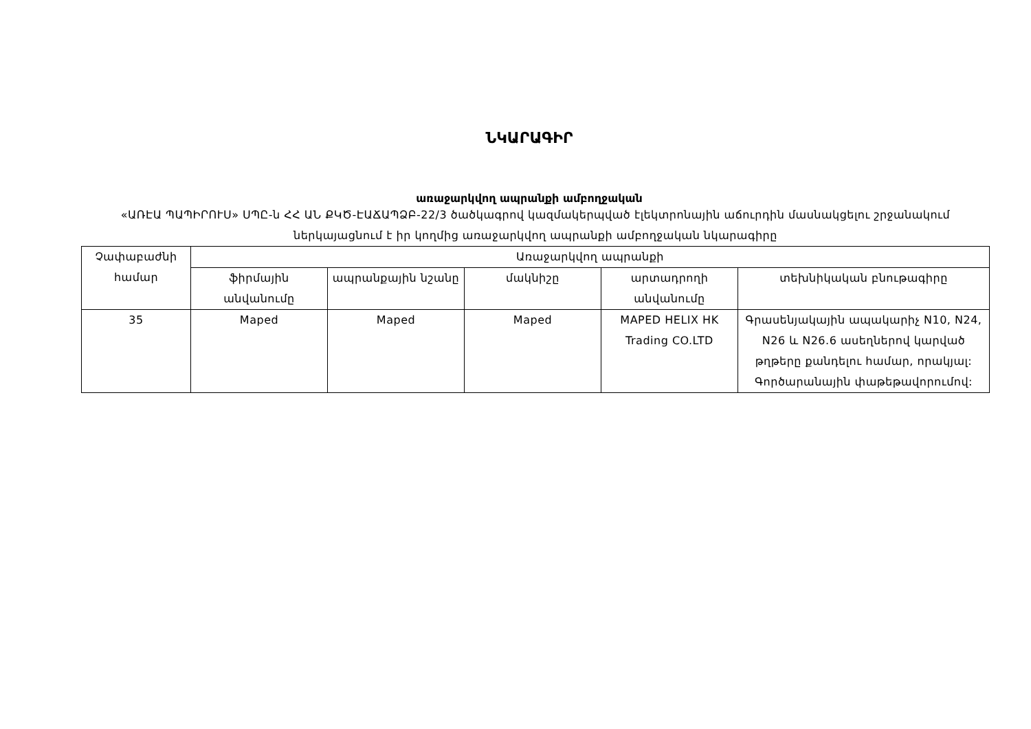ՆԿԱՐԱԳԻՐ
առաջարկվող ապրանքի ամբողջական
«ԱՌԷԱ ՊԱՊԻՐՈՒՍ» ՍՊԸ-ն ՀՀ ԱՆ ՔԿԾ-ԷԱՃԱՊՁԲ-22/3 ծածկագրով կազմակերպված էլեկտրոնային աճուրդին մասնակցելու շրջանակում ներկայացնում է իր կողմից առաջարկվող ապրանքի ամբողջական նկարագիրը
| Չափաբաժնի համար | Առաջարկվող ապրանքի | | | | |
| --- | --- | --- | --- | --- | --- |
| | ֆիրմային անվանումը | ապրանքային նշանը | մակնիշը | արտադրողի անվանումը | տեխնիկական բնութագիրը |
| 35 | Maped | Maped | Maped | MAPED HELIX HK Trading CO.LTD | Գրասենյակային ապակարիչ N10, N24, N26 և N26.6 ասեղներով կարված թղթերը քանդելու համար, որակյալ: Գործարանային փաթեթավորումով: |